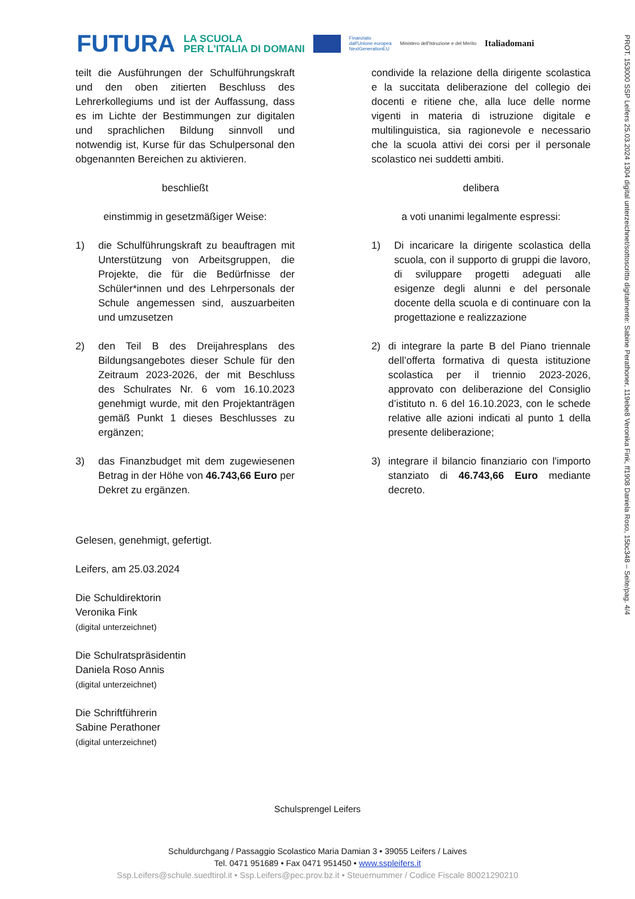FUTURA
LA SCUOLA
PER L'ITALIA DI DOMANI
Finanziato
dall'Unione europea
NextGenerationEU
Ministero dell'Istruzione e del Merito
Italiadomani
PROT. 153000 SSP Leifers 25.03.2024 1304 digital unterzeichnet/sottoscritto digitalmente: Sabine Perathoner, 119ebe8 Veronika Fink, ff1908 Daniela Roso, 15bc348 – Seite/pag. 4/4
teilt die Ausführungen der Schulführungskraft und den oben zitierten Beschluss des Lehrerkollegiums und ist der Auffassung, dass es im Lichte der Bestimmungen zur digitalen und sprachlichen Bildung sinnvoll und notwendig ist, Kurse für das Schulpersonal den obgenannten Bereichen zu aktivieren.
condivide la relazione della dirigente scolastica e la succitata deliberazione del collegio dei docenti e ritiene che, alla luce delle norme vigenti in materia di istruzione digitale e multilinguistica, sia ragionevole e necessario che la scuola attivi dei corsi per il personale scolastico nei suddetti ambiti.
beschließt delibera
einstimmig in gesetzmäßiger Weise: a voti unanimi legalmente espressi:
1) die Schulführungskraft zu beauftragen mit Unterstützung von Arbeitsgruppen, die Projekte, die für die Bedürfnisse der Schüler*innen und des Lehrpersonals der Schule angemessen sind, auszuarbeiten und umzusetzen
1) Di incaricare la dirigente scolastica della scuola, con il supporto di gruppi die lavoro, di sviluppare progetti adeguati alle esigenze degli alunni e del personale docente della scuola e di continuare con la progettazione e realizzazione
2) den Teil B des Dreijahresplans des Bildungsangebotes dieser Schule für den Zeitraum 2023-2026, der mit Beschluss des Schulrates Nr. 6 vom 16.10.2023 genehmigt wurde, mit den Projektanträgen gemäß Punkt 1 dieses Beschlusses zu ergänzen;
2) di integrare la parte B del Piano triennale dell’offerta formativa di questa istituzione scolastica per il triennio 2023-2026, approvato con deliberazione del Consiglio d’istituto n. 6 del 16.10.2023, con le schede relative alle azioni indicati al punto 1 della presente deliberazione;
3) das Finanzbudget mit dem zugewiesenen Betrag in der Höhe von 46.743,66 Euro per Dekret zu ergänzen.
3) integrare il bilancio finanziario con l'importo stanziato di 46.743,66 Euro mediante decreto.
Gelesen, genehmigt, gefertigt.
Leifers, am 25.03.2024
Die Schuldirektorin
Veronika Fink
(digital unterzeichnet)
Die Schulratspräsidentin
Daniela Roso Annis
(digital unterzeichnet)
Die Schriftführerin
Sabine Perathoner
(digital unterzeichnet)
Schulsprengel Leifers
Schuldurchgang / Passaggio Scolastico Maria Damian 3 • 39055 Leifers / Laives
Tel. 0471 951689 • Fax 0471 951450 • www.sspleifers.it
Ssp.Leifers@schule.suedtirol.it • Ssp.Leifers@pec.prov.bz.it • Steuernummer / Codice Fiscale 80021290210